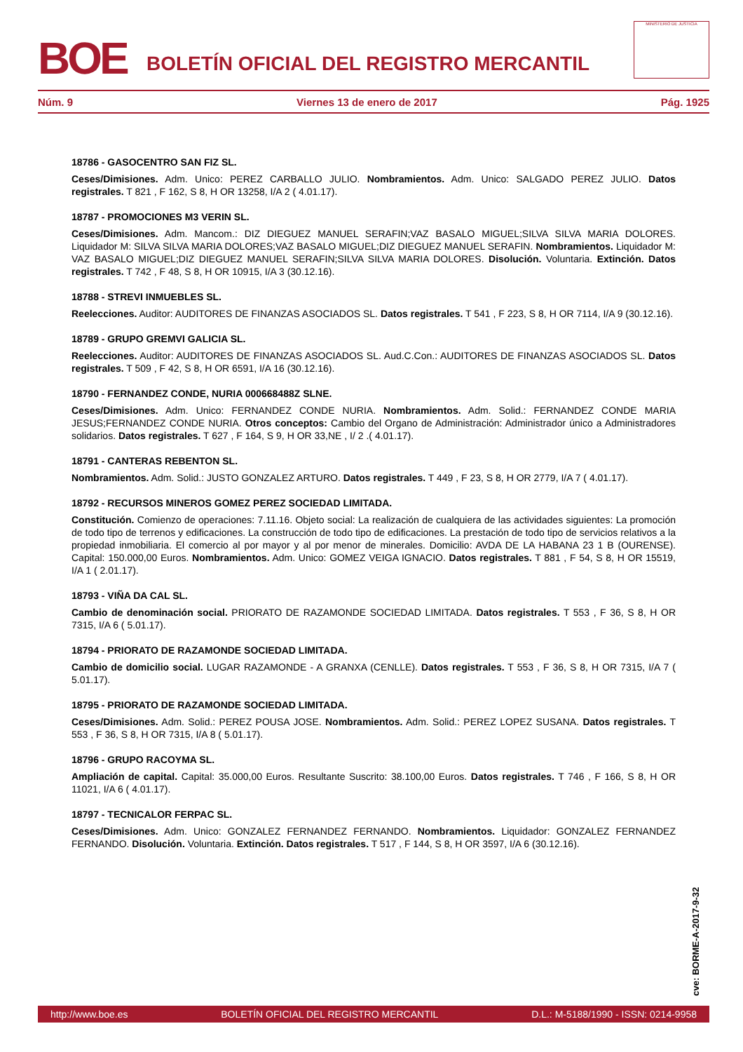BOE
BOLETÍN OFICIAL DEL REGISTRO MERCANTIL
MINISTERIO DE JUSTICIA
Núm. 9 Viernes 13 de enero de 2017 Pág. 1925
18786 - GASOCENTRO SAN FIZ SL.
Ceses/Dimisiones. Adm. Unico: PEREZ CARBALLO JULIO. Nombramientos. Adm. Unico: SALGADO PEREZ JULIO. Datos registrales. T 821 , F 162, S 8, H OR 13258, I/A 2 ( 4.01.17).
18787 - PROMOCIONES M3 VERIN SL.
Ceses/Dimisiones. Adm. Mancom.: DIZ DIEGUEZ MANUEL SERAFIN;VAZ BASALO MIGUEL;SILVA SILVA MARIA DOLORES. Liquidador M: SILVA SILVA MARIA DOLORES;VAZ BASALO MIGUEL;DIZ DIEGUEZ MANUEL SERAFIN. Nombramientos. Liquidador M: VAZ BASALO MIGUEL;DIZ DIEGUEZ MANUEL SERAFIN;SILVA SILVA MARIA DOLORES. Disolución. Voluntaria. Extinción. Datos registrales. T 742 , F 48, S 8, H OR 10915, I/A 3 (30.12.16).
18788 - STREVI INMUEBLES SL.
Reelecciones. Auditor: AUDITORES DE FINANZAS ASOCIADOS SL. Datos registrales. T 541 , F 223, S 8, H OR 7114, I/A 9 (30.12.16).
18789 - GRUPO GREMVI GALICIA SL.
Reelecciones. Auditor: AUDITORES DE FINANZAS ASOCIADOS SL. Aud.C.Con.: AUDITORES DE FINANZAS ASOCIADOS SL. Datos registrales. T 509 , F 42, S 8, H OR 6591, I/A 16 (30.12.16).
18790 - FERNANDEZ CONDE, NURIA 000668488Z SLNE.
Ceses/Dimisiones. Adm. Unico: FERNANDEZ CONDE NURIA. Nombramientos. Adm. Solid.: FERNANDEZ CONDE MARIA JESUS;FERNANDEZ CONDE NURIA. Otros conceptos: Cambio del Organo de Administración: Administrador único a Administradores solidarios. Datos registrales. T 627 , F 164, S 9, H OR 33,NE , I/ 2 .( 4.01.17).
18791 - CANTERAS REBENTON SL.
Nombramientos. Adm. Solid.: JUSTO GONZALEZ ARTURO. Datos registrales. T 449 , F 23, S 8, H OR 2779, I/A 7 ( 4.01.17).
18792 - RECURSOS MINEROS GOMEZ PEREZ SOCIEDAD LIMITADA.
Constitución. Comienzo de operaciones: 7.11.16. Objeto social: La realización de cualquiera de las actividades siguientes: La promoción de todo tipo de terrenos y edificaciones. La construcción de todo tipo de edificaciones. La prestación de todo tipo de servicios relativos a la propiedad inmobiliaria. El comercio al por mayor y al por menor de minerales. Domicilio: AVDA DE LA HABANA 23 1 B (OURENSE). Capital: 150.000,00 Euros. Nombramientos. Adm. Unico: GOMEZ VEIGA IGNACIO. Datos registrales. T 881 , F 54, S 8, H OR 15519, I/A 1 ( 2.01.17).
18793 - VIÑA DA CAL SL.
Cambio de denominación social. PRIORATO DE RAZAMONDE SOCIEDAD LIMITADA. Datos registrales. T 553 , F 36, S 8, H OR 7315, I/A 6 ( 5.01.17).
18794 - PRIORATO DE RAZAMONDE SOCIEDAD LIMITADA.
Cambio de domicilio social. LUGAR RAZAMONDE - A GRANXA (CENLLE). Datos registrales. T 553 , F 36, S 8, H OR 7315, I/A 7 ( 5.01.17).
18795 - PRIORATO DE RAZAMONDE SOCIEDAD LIMITADA.
Ceses/Dimisiones. Adm. Solid.: PEREZ POUSA JOSE. Nombramientos. Adm. Solid.: PEREZ LOPEZ SUSANA. Datos registrales. T 553 , F 36, S 8, H OR 7315, I/A 8 ( 5.01.17).
18796 - GRUPO RACOYMA SL.
Ampliación de capital. Capital: 35.000,00 Euros. Resultante Suscrito: 38.100,00 Euros. Datos registrales. T 746 , F 166, S 8, H OR 11021, I/A 6 ( 4.01.17).
18797 - TECNICALOR FERPAC SL.
Ceses/Dimisiones. Adm. Unico: GONZALEZ FERNANDEZ FERNANDO. Nombramientos. Liquidador: GONZALEZ FERNANDEZ FERNANDO. Disolución. Voluntaria. Extinción. Datos registrales. T 517 , F 144, S 8, H OR 3597, I/A 6 (30.12.16).
cve: BORME-A-2017-9-32
http://www.boe.es BOLETÍN OFICIAL DEL REGISTRO MERCANTIL D.L.: M-5188/1990 - ISSN: 0214-9958